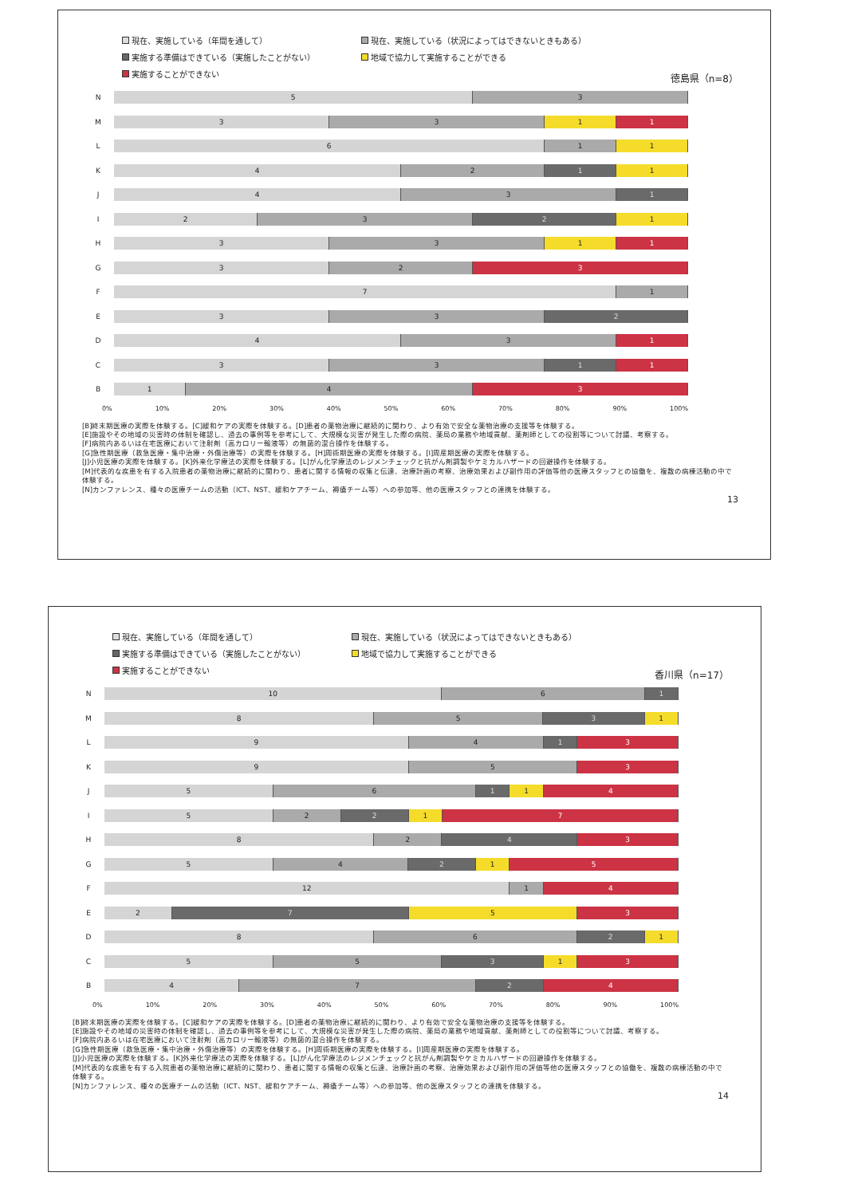現在、実施している（年間を通して）
現在、実施している（状況によってはできないときもある）
実施する準備はできている（実施したことがない）
地域で協力して実施することができる
実施することができない
徳島県（n=8）
N
5 3
M
3 3 1 1
L
6 1 1
K
4 2 1 1
J
4 3 1
I
2 3 2 1
H
3 3 1 1
G
3 2 3
F
7 1
E
3 3 2
D
4 3 1
C
3 3 1 1
B
1 4 3
0% 10% 20% 30% 40% 50% 60% 70% 80% 90% 100%
[B]終末期医療の実際を体験する。[C]緩和ケアの実際を体験する。[D]患者の薬物治療に継続的に関わり、より有効で安全な薬物治療の支援等を体験する。
[E]施設やその地域の災害時の体制を確認し、過去の事例等を参考にして、大規模な災害が発生した際の病院、薬局の業務や地域貢献、薬剤師としての役割等について討議、考察する。
[F]病院内あるいは在宅医療において注射剤（高カロリー輸液等）の無菌的混合操作を体験する。
[G]急性期医療（救急医療・集中治療・外傷治療等）の実際を体験する。[H]周術期医療の実際を体験する。[I]周産期医療の実際を体験する。
[J]小児医療の実際を体験する。[K]外来化学療法の実際を体験する。[L]がん化学療法のレジメンチェックと抗がん剤調製やケミカルハザードの回避操作を体験する。
[M]代表的な疾患を有する入院患者の薬物治療に継続的に関わり、患者に関する情報の収集と伝達、治療計画の考察、治療効果および副作用の評価等他の医療スタッフとの協働を、複数の病棟活動の中で体験する。
[N]カンファレンス、種々の医療チームの活動（ICT、NST、緩和ケアチーム、褥瘡チーム等）への参加等、他の医療スタッフとの連携を体験する。
13
現在、実施している（年間を通して）
現在、実施している（状況によってはできないときもある）
実施する準備はできている（実施したことがない）
地域で協力して実施することができる
実施することができない
香川県（n=17）
N
10 6 1
M
8 5 3 1
L
9 4 1 3
K
9 5 3
J
5 6 1 1 4
I
5 2 2 1 7
H
8 2 4 3
G
5 4 2 1 5
F
12 1 4
E
2 7 5 3
D
8 6 2 1
C
5 5 3 1 3
B
4 7 2 4
0% 10% 20% 30% 40% 50% 60% 70% 80% 90% 100%
[B]終末期医療の実際を体験する。[C]緩和ケアの実際を体験する。[D]患者の薬物治療に継続的に関わり、より有効で安全な薬物治療の支援等を体験する。
[E]施設やその地域の災害時の体制を確認し、過去の事例等を参考にして、大規模な災害が発生した際の病院、薬局の業務や地域貢献、薬剤師としての役割等について討議、考察する。
[F]病院内あるいは在宅医療において注射剤（高カロリー輸液等）の無菌的混合操作を体験する。
[G]急性期医療（救急医療・集中治療・外傷治療等）の実際を体験する。[H]周術期医療の実際を体験する。[I]周産期医療の実際を体験する。
[J]小児医療の実際を体験する。[K]外来化学療法の実際を体験する。[L]がん化学療法のレジメンチェックと抗がん剤調製やケミカルハザードの回避操作を体験する。
[M]代表的な疾患を有する入院患者の薬物治療に継続的に関わり、患者に関する情報の収集と伝達、治療計画の考察、治療効果および副作用の評価等他の医療スタッフとの協働を、複数の病棟活動の中で体験する。
[N]カンファレンス、種々の医療チームの活動（ICT、NST、緩和ケアチーム、褥瘡チーム等）への参加等、他の医療スタッフとの連携を体験する。
14